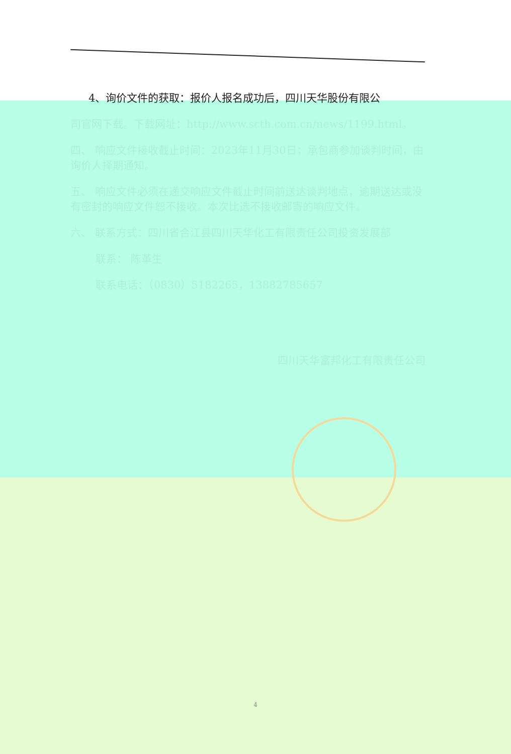4、询价文件的获取：报价人报名成功后，四川天华股份有限公
司官网下载。下载网址：http://www.scth.com.cn/news/1199.html。
四、 响应文件接收截止时间：2023年11月30日；承包商参加谈判时间，由询价人择期通知。
五、 响应文件必须在递交响应文件截止时间前送达谈判地点，逾期送达或没有密封的响应文件恕不接收。本次比选不接收邮寄的响应文件。
六、 联系方式：四川省合江县四川天华化工有限责任公司投资发展部
联系： 陈革生
联系电话：（0830）5182265，13882785657
四川天华富邦化工有限责任公司
4